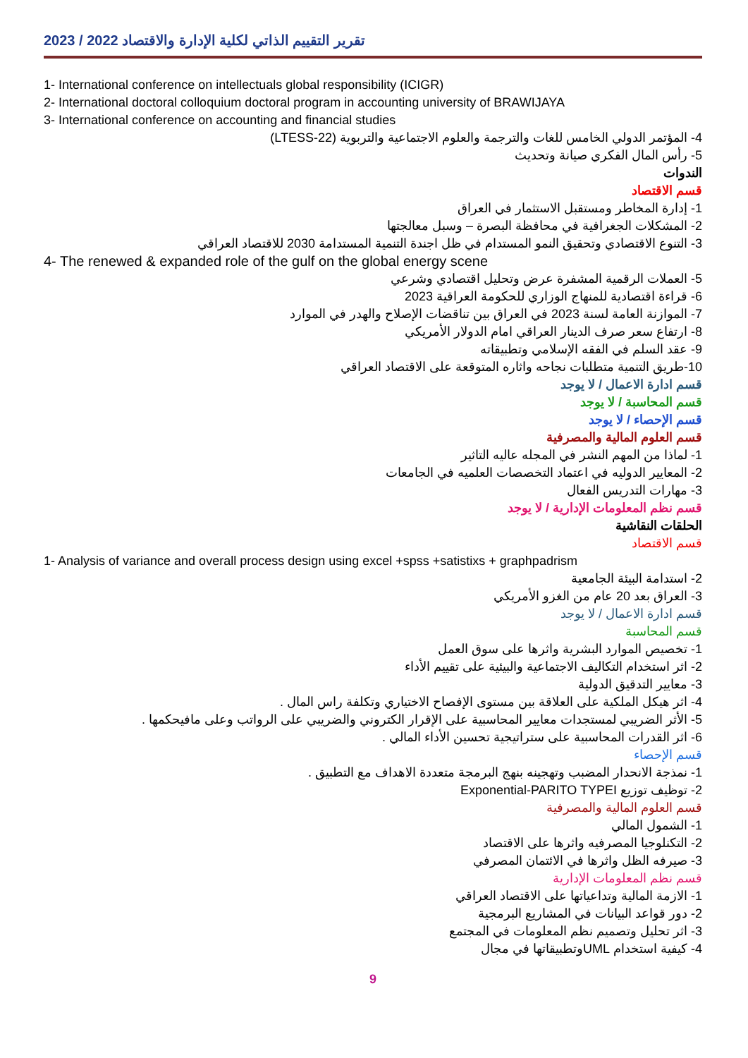تقرير التقييم الذاتي لكلية الإدارة والاقتصاد 2022 / 2023
1- International conference on intellectuals global responsibility (ICIGR)
2- International doctoral colloquium doctoral program in accounting university of BRAWIJAYA
3- International conference on accounting and financial studies
4- المؤتمر الدولي الخامس للغات والترجمة والعلوم الاجتماعية والتربوية (LTESS-22)
5- رأس المال الفكري صيانة وتحديث
الندوات
قسم الاقتصاد
1- إدارة المخاطر ومستقبل الاستثمار في العراق
2- المشكلات الجغرافية في محافظة البصرة – وسبل معالجتها
3- التنوع الاقتصادي وتحقيق النمو المستدام في ظل اجندة التنمية المستدامة 2030 للاقتصاد العراقي
4- The renewed & expanded role of the gulf on the global energy scene
5- العملات الرقمية المشفرة عرض وتحليل اقتصادي وشرعي
6- قراءة اقتصادية للمنهاج الوزاري للحكومة العراقية 2023
7- الموازنة العامة لسنة 2023 في العراق بين تناقضات الإصلاح والهدر في الموارد
8- ارتفاع سعر صرف الدينار العراقي امام الدولار الأمريكي
9- عقد السلم في الفقه الإسلامي وتطبيقاته
10-طريق التنمية متطلبات نجاحه واثاره المتوقعة على الاقتصاد العراقي
قسم ادارة الاعمال / لا يوجد
قسم المحاسبة / لا يوجد
قسم الإحصاء / لا يوجد
قسم العلوم المالية والمصرفية
1- لماذا من المهم النشر في المجله عاليه التاثير
2- المعايير الدوليه في اعتماد التخصصات العلميه في الجامعات
3- مهارات التدريس الفعال
قسم نظم المعلومات الإدارية / لا يوجد
الحلقات النقاشية
قسم الاقتصاد
1- Analysis of variance and overall process design using excel +spss +satistixs + graphpadrism
2- استدامة البيئة الجامعية
3- العراق بعد 20 عام من الغزو الأمريكي
قسم ادارة الاعمال / لا يوجد
قسم المحاسبة
1- تخصيص الموارد البشرية واثرها على سوق العمل
2- اثر استخدام التكاليف الاجتماعية والبيئية على تقييم الأداء
3- معايير التدقيق الدولية
4- اثر هيكل الملكية على العلاقة بين مستوى الإفصاح الاختياري وتكلفة راس المال .
5- الأثر الضريبي لمستجدات معايير المحاسبية على الإقرار الكتروني والضريبي على الرواتب وعلى مافيحكمها .
6- اثر القدرات المحاسبية على ستراتيجية تحسين الأداء المالي .
قسم الإحصاء
1- نمذجة الانحدار المضبب وتهجينه بنهج البرمجة متعددة الاهداف مع التطبيق .
2- توظيف توزيع Exponential-PARITO TYPEI
قسم العلوم المالية والمصرفية
1- الشمول المالي
2- التكنلوجيا المصرفيه واثرها على الاقتصاد
3- صيرفه الظل واثرها في الائتمان المصرفي
قسم نظم المعلومات الإدارية
1- الازمة المالية وتداعياتها على الاقتصاد العراقي
2- دور قواعد البيانات في المشاريع البرمجية
3- اثر تحليل وتصميم نظم المعلومات في المجتمع
4- كيفية استخدام UMLوتطبيقاتها في مجال
9